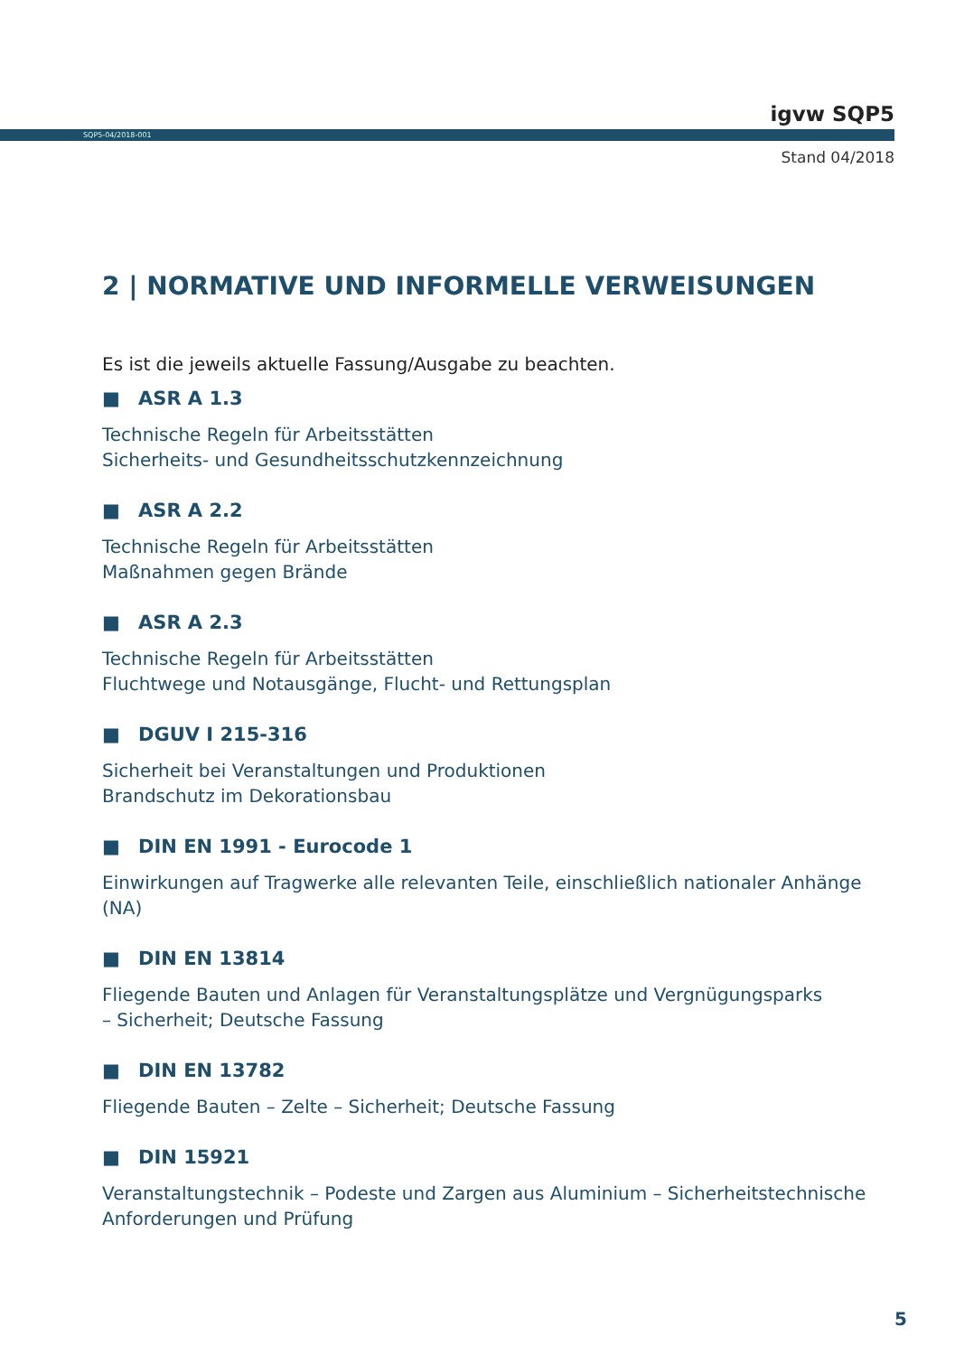igvw SQP5
SQP5-04/2018-001
Stand 04/2018
2 | NORMATIVE UND INFORMELLE VERWEISUNGEN
Es ist die jeweils aktuelle Fassung/Ausgabe zu beachten.
■ ASR A 1.3
Technische Regeln für Arbeitsstätten
Sicherheits- und Gesundheitsschutzkennzeichnung
■ ASR A 2.2
Technische Regeln für Arbeitsstätten
Maßnahmen gegen Brände
■ ASR A 2.3
Technische Regeln für Arbeitsstätten
Fluchtwege und Notausgänge, Flucht- und Rettungsplan
■ DGUV I 215-316
Sicherheit bei Veranstaltungen und Produktionen
Brandschutz im Dekorationsbau
■ DIN EN 1991 - Eurocode 1
Einwirkungen auf Tragwerke alle relevanten Teile, einschließlich nationaler Anhänge (NA)
■ DIN EN 13814
Fliegende Bauten und Anlagen für Veranstaltungsplätze und Vergnügungsparks
– Sicherheit; Deutsche Fassung
■ DIN EN 13782
Fliegende Bauten – Zelte – Sicherheit; Deutsche Fassung
■ DIN 15921
Veranstaltungstechnik – Podeste und Zargen aus Aluminium – Sicherheitstechnische Anforderungen und Prüfung
5